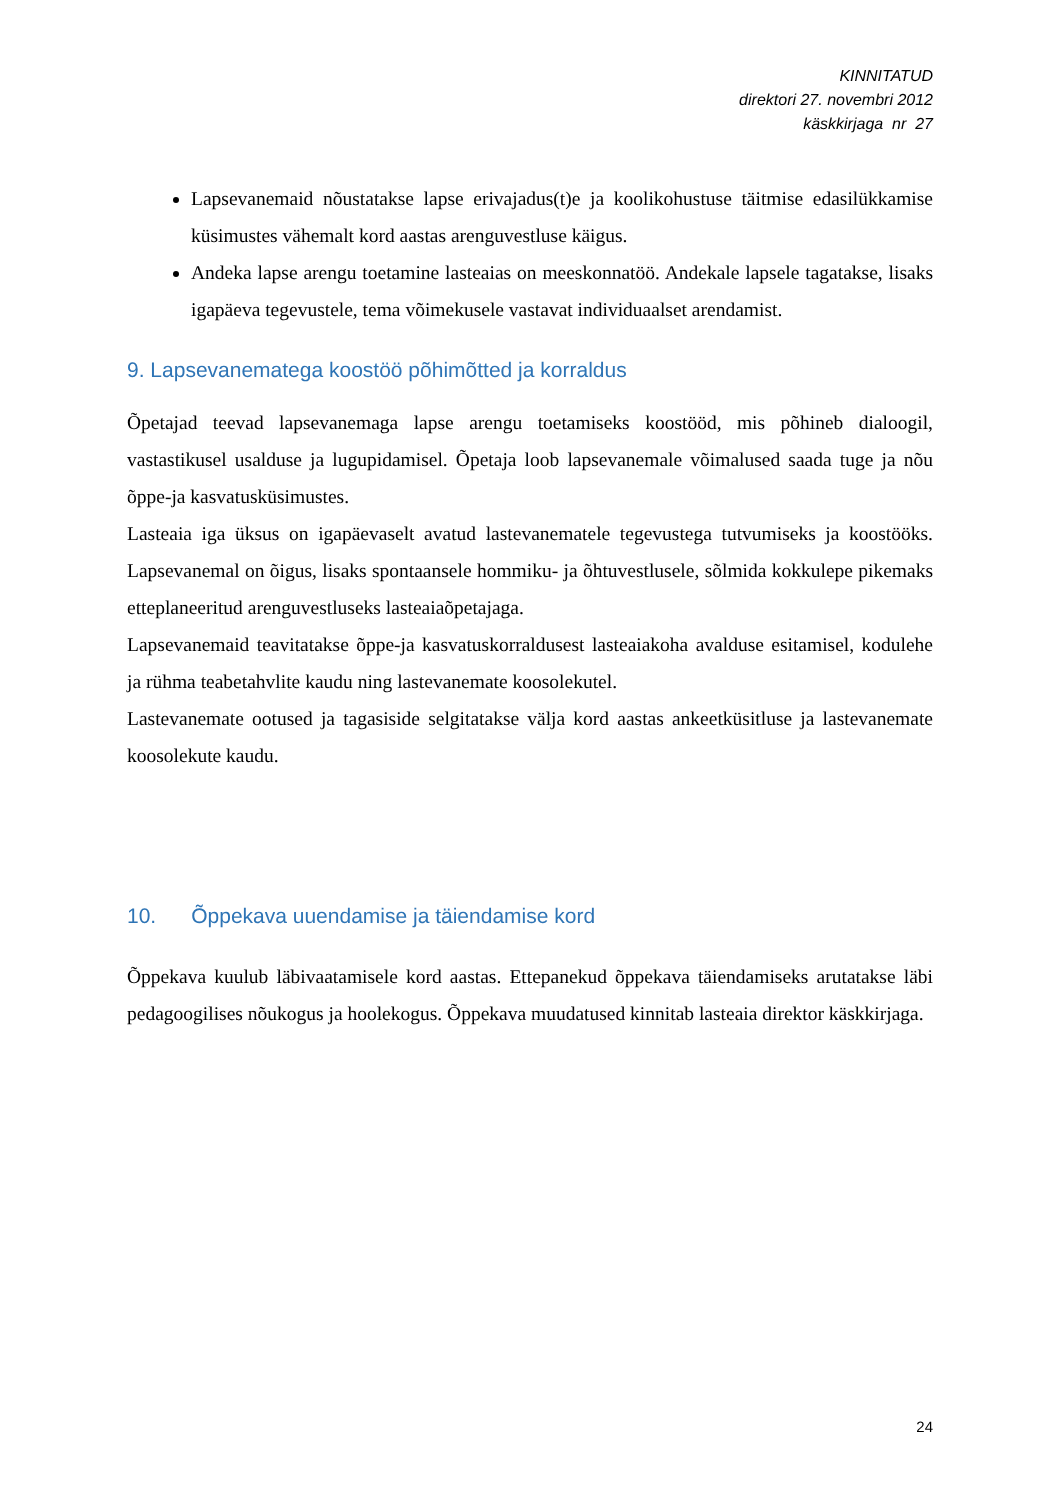KINNITATUD
direktori 27. novembri 2012
käskkirjaga nr 27
Lapsevanemaid nõustatakse lapse erivajadus(t)e ja koolikohustuse täitmise edasilükkamise küsimustes vähemalt kord aastas arenguvestluse käigus.
Andeka lapse arengu toetamine lasteaias on meeskonnatöö. Andekale lapsele tagatakse, lisaks igapäeva tegevustele, tema võimekusele vastavat individuaalset arendamist.
9. Lapsevanematega koostöö põhimõtted ja korraldus
Õpetajad teevad lapsevanemaga lapse arengu toetamiseks koostööd, mis põhineb dialoogil, vastastikusel usalduse ja lugupidamisel. Õpetaja loob lapsevanemale võimalused saada tuge ja nõu õppe-ja kasvatusküsimustes.
Lasteaia iga üksus on igapäevaselt avatud lastevanematele tegevustega tutvumiseks ja koostööks. Lapsevanemal on õigus, lisaks spontaansele hommiku- ja õhtuvestlusele, sõlmida kokkulepe pikemaks etteplaneeritud arenguvestluseks lasteaiaõpetajaga.
Lapsevanemaid teavitatakse õppe-ja kasvatuskorraldusest lasteaiakoha avalduse esitamisel, kodulehe ja rühma teabetahvlite kaudu ning lastevanemate koosolekutel.
Lastevanemate ootused ja tagasiside selgitatakse välja kord aastas ankeetküsitluse ja lastevanemate koosolekute kaudu.
10. Õppekava uuendamise ja täiendamise kord
Õppekava kuulub läbivaatamisele kord aastas. Ettepanekud õppekava täiendamiseks arutatakse läbi pedagoogilises nõukogus ja hoolekogus. Õppekava muudatused kinnitab lasteaia direktor käskkirjaga.
24